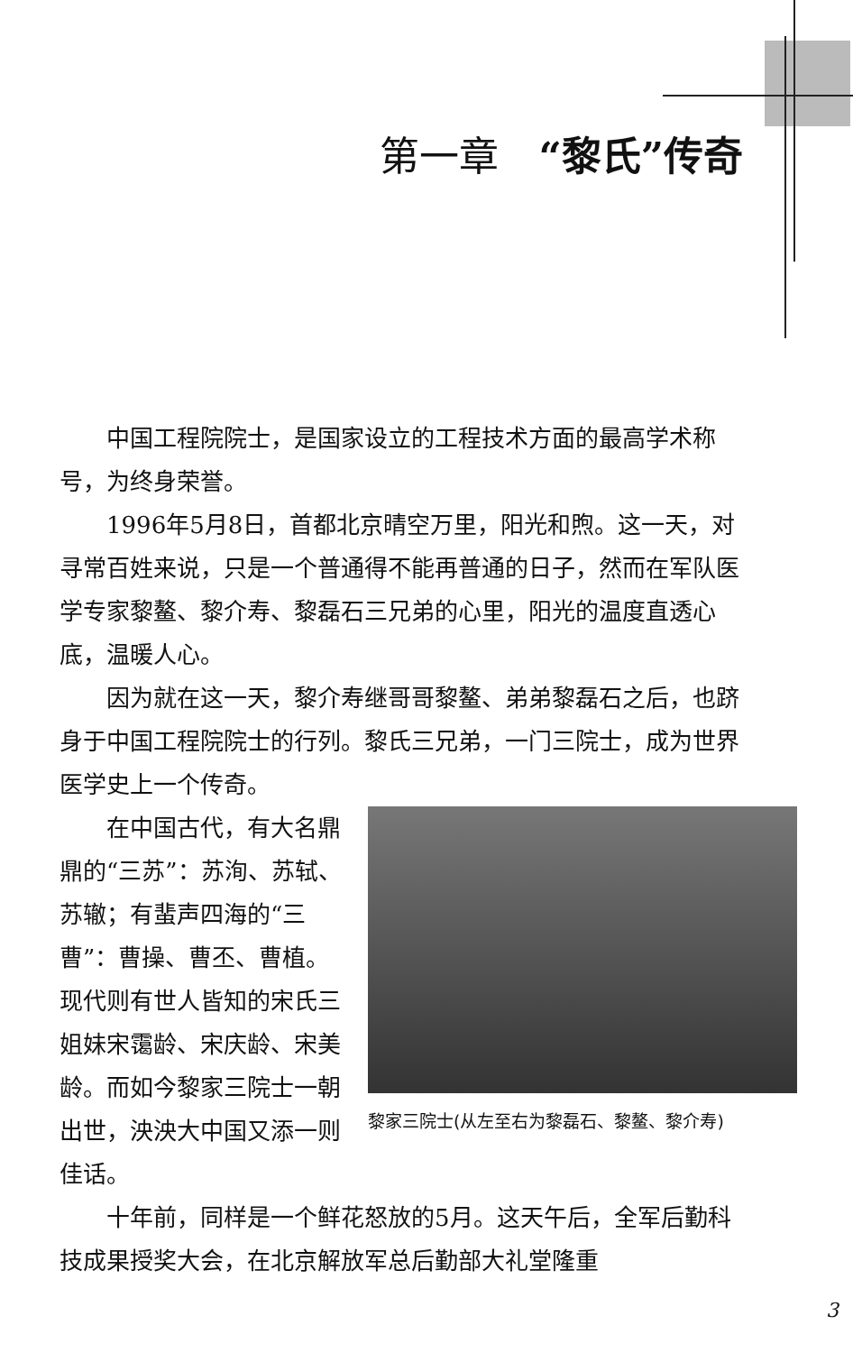第一章　“黎氏”传奇
中国工程院院士，是国家设立的工程技术方面的最高学术称号，为终身荣誉。
1996年5月8日，首都北京晴空万里，阳光和煦。这一天，对寻常百姓来说，只是一个普通得不能再普通的日子，然而在军队医学专家黎鳌、黎介寿、黎磊石三兄弟的心里，阳光的温度直透心底，温暖人心。
因为就在这一天，黎介寿继哥哥黎鳌、弟弟黎磊石之后，也跻身于中国工程院院士的行列。黎氏三兄弟，一门三院士，成为世界医学史上一个传奇。
在中国古代，有大名鼎鼎的“三苏”：苏洵、苏轼、苏辙；有蜚声四海的“三曹”：曹操、曹丕、曹植。现代则有世人皆知的宋氏三姐妹宋霭龄、宋庆龄、宋美龄。而如今黎家三院士一朝出世，泱泱大中国又添一则佳话。
黎家三院士(从左至右为黎磊石、黎鳌、黎介寿)
十年前，同样是一个鲜花怒放的5月。这天午后，全军后勤科技成果授奖大会，在北京解放军总后勤部大礼堂隆重
3